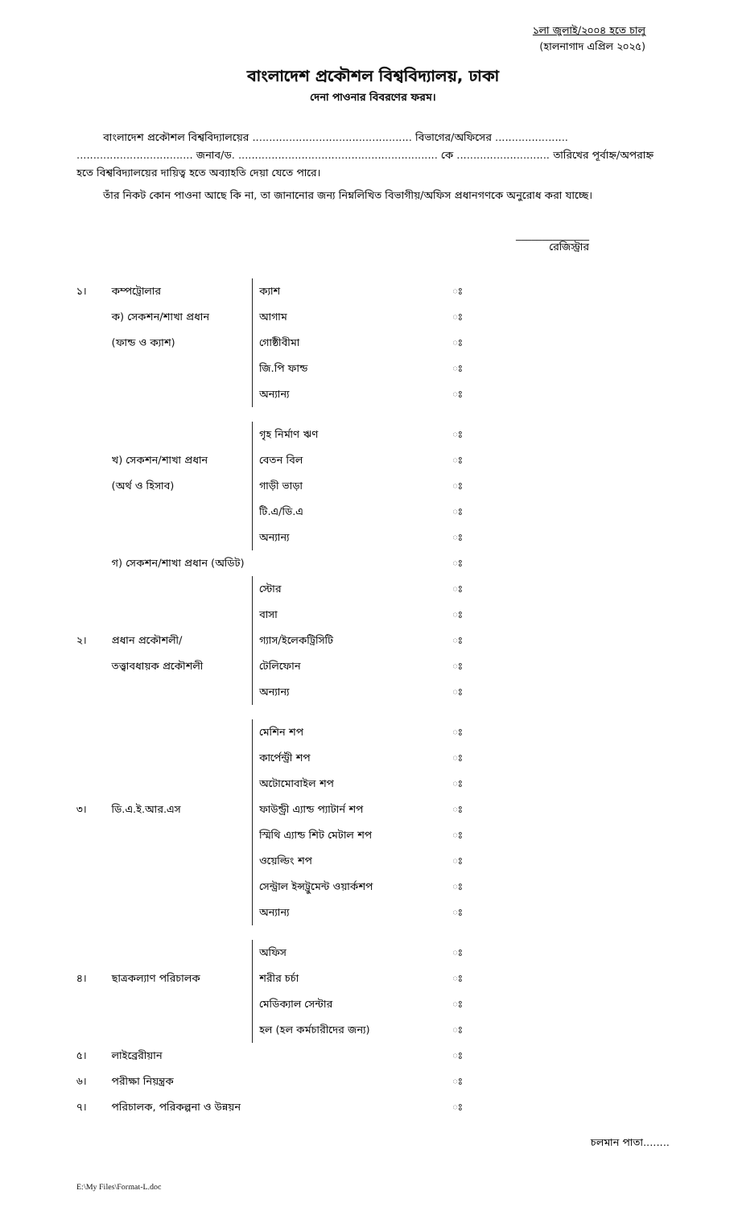১লা জুলাই/২০০৪ হতে চালু
(হালনাগাদ এপ্রিল ২০২৫)
বাংলাদেশ প্রকৌশল বিশ্ববিদ্যালয়, ঢাকা
দেনা পাওনার বিবরণের ফরম।
বাংলাদেশ প্রকৌশল বিশ্ববিদ্যালয়ের ................................................ বিভাগের/অফিসের ...................... ................................... জনাব/ড. ............................................................ কে ............................ তারিখের পূর্বাহ্ন/অপরাহ্ন হতে বিশ্ববিদ্যালয়ের দায়িত্ব হতে অব্যাহতি দেয়া যেতে পারে।
তাঁর নিকট কোন পাওনা আছে কি না, তা জানানোর জন্য নিম্নলিখিত বিভাগীয়/অফিস প্রধানগণকে অনুরোধ করা যাচ্ছে।
______________
রেজিস্ট্রার
| ১। | কম্পট্রোলার | ক্যাশ | ঃ |
| | ক) সেকশন/শাখা প্রধান | আগাম | ঃ |
| | (ফান্ড ও ক্যাশ) | গোষ্ঠীবীমা | ঃ |
| | | জি.পি ফান্ড | ঃ |
| | | অন্যান্য | ঃ |
| | | গৃহ নির্মাণ ঋণ | ঃ |
| | খ) সেকশন/শাখা প্রধান | বেতন বিল | ঃ |
| | (অর্থ ও হিসাব) | গাড়ী ভাড়া | ঃ |
| | | টি.এ/ডি.এ | ঃ |
| | | অন্যান্য | ঃ |
| | গ) সেকশন/শাখা প্রধান (অডিট) | | ঃ |
| | | স্টোর | ঃ |
| | | বাসা | ঃ |
| ২। | প্রধান প্রকৌশলী/ | গ্যাস/ইলেকট্রিসিটি | ঃ |
| | তত্ত্বাবধায়ক প্রকৌশলী | টেলিফোন | ঃ |
| | | অন্যান্য | ঃ |
| | | মেশিন শপ | ঃ |
| | | কার্পেন্ট্রী শপ | ঃ |
| | | অটোমোবাইল শপ | ঃ |
| ৩। | ডি.এ.ই.আর.এস | ফাউন্ড্রী এ্যান্ড প্যাটার্ন শপ | ঃ |
| | | স্মিথি এ্যান্ড শিট মেটাল শপ | ঃ |
| | | ওয়েল্ডিং শপ | ঃ |
| | | সেন্ট্রাল ইন্সট্রুমেন্ট ওয়ার্কশপ | ঃ |
| | | অন্যান্য | ঃ |
| | | অফিস | ঃ |
| ৪। | ছাত্রকল্যাণ পরিচালক | শরীর চর্চা | ঃ |
| | | মেডিক্যাল সেন্টার | ঃ |
| | | হল (হল কর্মচারীদের জন্য) | ঃ |
| ৫। | লাইব্রেরীয়ান | | ঃ |
| ৬। | পরীক্ষা নিয়ন্ত্রক | | ঃ |
| ৭। | পরিচালক, পরিকল্পনা ও উন্নয়ন | | ঃ |
চলমান পাতা........
E:\My Files\Format-L.doc